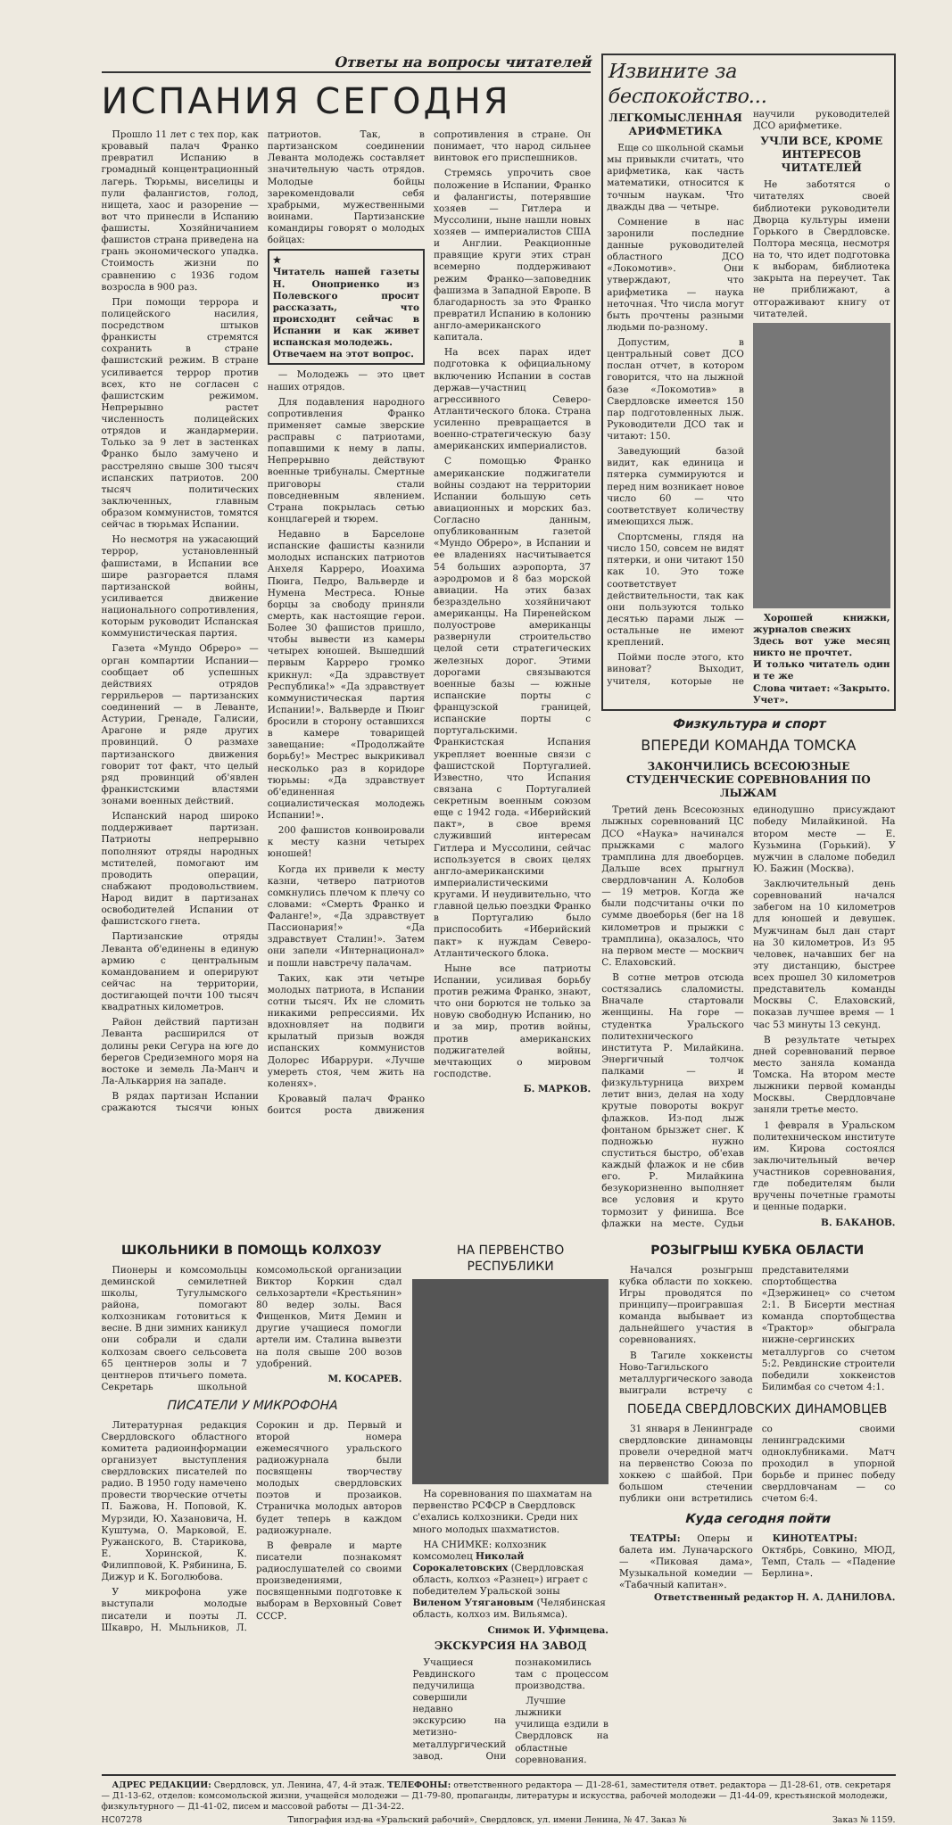Ответы на вопросы читателей
ИСПАНИЯ СЕГОДНЯ
Прошло 11 лет с тех пор, как кровавый палач Франко превратил Испанию в громадный концентрационный лагерь. Тюрьмы, виселицы и пули фалангистов, голод, нищета, хаос и разорение — вот что принесли в Испанию фашисты. Хозяйничанием фашистов страна приведена на грань экономического упадка. Стоимость жизни по сравнению с 1936 годом возросла в 900 раз.
При помощи террора и полицейского насилия, посредством штыков франкисты стремятся сохранить в стране фашистский режим. В стране усиливается террор против всех, кто не согласен с фашистским режимом. Непрерывно растет численность полицейских отрядов и жандармерии. Только за 9 лет в застенках Франко было замучено и расстреляно свыше 300 тысяч испанских патриотов. 200 тысяч политических заключенных, главным образом коммунистов, томятся сейчас в тюрьмах Испании.
Но несмотря на ужасающий террор, установленный фашистами, в Испании все шире разгорается пламя партизанской войны, усиливается движение национального сопротивления, которым руководит Испанская коммунистическая партия.
Газета «Мундо Обреро» — орган компартии Испании—сообщает об успешных действиях отрядов геррильеров — партизанских соединений — в Леванте, Астурии, Гренаде, Галисии, Арагоне и ряде других провинций. О размахе партизанского движения говорит тот факт, что целый ряд провинций об'явлен франкистскими властями зонами военных действий.
Испанский народ широко поддерживает партизан. Патриоты непрерывно пополняют отряды народных мстителей, помогают им проводить операции, снабжают продовольствием. Народ видит в партизанах освободителей Испании от фашистского гнета.
Партизанские отряды Леванта об'единены в единую армию с центральным командованием и оперируют сейчас на территории, достигающей почти 100 тысяч квадратных километров.
Район действий партизан Леванта расширился от долины реки Сегура на юге до берегов Средиземного моря на востоке и земель Ла-Манч и Ла-Алькаррия на западе.
В рядах партизан Испании сражаются тысячи юных патриотов. Так, в партизанском соединении Леванта молодежь составляет значительную часть отрядов. Молодые бойцы зарекомендовали себя храбрыми, мужественными воинами. Партизанские командиры говорят о молодых бойцах:
★
Читатель нашей газеты Н. Оноприенко из Полевского просит рассказать, что происходит сейчас в Испании и как живет испанская молодежь.
Отвечаем на этот вопрос.
— Молодежь — это цвет наших отрядов.
Для подавления народного сопротивления Франко применяет самые зверские расправы с патриотами, попавшими к нему в лапы. Непрерывно действуют военные трибуналы. Смертные приговоры стали повседневным явлением. Страна покрылась сетью концлагерей и тюрем.
Недавно в Барселоне испанские фашисты казнили молодых испанских патриотов Анхеля Карреро, Иоахима Пюига, Педро, Вальверде и Нумена Местреса. Юные борцы за свободу приняли смерть, как настоящие герои. Более 30 фашистов пришло, чтобы вывести из камеры четырех юношей. Вышедший первым Карреро громко крикнул: «Да здравствует Республика!» «Да здравствует коммунистическая партия Испании!». Вальверде и Пюиг бросили в сторону оставшихся в камере товарищей завещание: «Продолжайте борьбу!» Местрес выкрикивал несколько раз в коридоре тюрьмы: «Да здравствует об'единенная социалистическая молодежь Испании!».
200 фашистов конвоировали к месту казни четырех юношей!
Когда их привели к месту казни, четверо патриотов сомкнулись плечом к плечу со словами: «Смерть Франко и Фаланге!», «Да здравствует Пассионария!» «Да здравствует Сталин!». Затем они запели «Интернационал» и пошли навстречу палачам.
Таких, как эти четыре молодых патриота, в Испании сотни тысяч. Их не сломить никакими репрессиями. Их вдохновляет на подвиги крылатый призыв вождя испанских коммунистов Долорес Ибаррури. «Лучше умереть стоя, чем жить на коленях».
Кровавый палач Франко боится роста движения сопротивления в стране. Он понимает, что народ сильнее винтовок его приспешников.
Стремясь упрочить свое положение в Испании, Франко и фалангисты, потерявшие хозяев — Гитлера и Муссолини, ныне нашли новых хозяев — империалистов США и Англии. Реакционные правящие круги этих стран всемерно поддерживают режим Франко—заповедник фашизма в Западной Европе. В благодарность за это Франко превратил Испанию в колонию англо-американского капитала.
На всех парах идет подготовка к официальному включению Испании в состав держав—участниц агрессивного Северо-Атлантического блока. Страна усиленно превращается в военно-стратегическую базу американских империалистов.
С помощью Франко американские поджигатели войны создают на территории Испании большую сеть авиационных и морских баз. Согласно данным, опубликованным газетой «Мундо Обреро», в Испании и ее владениях насчитывается 54 больших аэропорта, 37 аэродромов и 8 баз морской авиации. На этих базах безраздельно хозяйничают американцы. На Пиренейском полуострове американцы развернули строительство целой сети стратегических железных дорог. Этими дорогами связываются военные базы — южные испанские порты с французской границей, испанские порты с португальскими. Франкистская Испания укрепляет военные связи с фашистской Португалией. Известно, что Испания связана с Португалией секретным военным союзом еще с 1942 года. «Иберийский пакт», в свое время служивший интересам Гитлера и Муссолини, сейчас используется в своих целях англо-американскими империалистическими кругами. И неудивительно, что главной целью поездки Франко в Португалию было приспособить «Иберийский пакт» к нуждам Северо-Атлантического блока.
Ныне все патриоты Испании, усиливая борьбу против режима Франко, знают, что они борются не только за новую свободную Испанию, но и за мир, против войны, против американских поджигателей войны, мечтающих о мировом господстве.
Б. МАРКОВ.
Извините за беспокойство...
ЛЕГКОМЫСЛЕННАЯ АРИФМЕТИКА
Еще со школьной скамьи мы привыкли считать, что арифметика, как часть математики, относится к точным наукам. Что дважды два — четыре.
Сомнение в нас заронили последние данные руководителей областного ДСО «Локомотив». Они утверждают, что арифметика — наука неточная. Что числа могут быть прочтены разными людьми по-разному.
Допустим, в центральный совет ДСО послан отчет, в котором говорится, что на лыжной базе «Локомотив» в Свердловске имеется 150 пар подготовленных лыж. Руководители ДСО так и читают: 150.
Заведующий базой видит, как единица и пятерка суммируются и перед ним возникает новое число 60 — что соответствует количеству имеющихся лыж.
Спортсмены, глядя на число 150, совсем не видят пятерки, и они читают 150 как 10. Это тоже соответствует действительности, так как они пользуются только десятью парами лыж — остальные не имеют креплений.
Пойми после этого, кто виноват? Выходит, учителя, которые не научили руководителей ДСО арифметике.
УЧЛИ ВСЕ, КРОМЕ ИНТЕРЕСОВ ЧИТАТЕЛЕЙ
Не заботятся о читателях своей библиотеки руководители Дворца культуры имени Горького в Свердловске. Полтора месяца, несмотря на то, что идет подготовка к выборам, библиотека закрыта на переучет. Так не приближают, а отгораживают книгу от читателей.
Хорошей книжки, журналов свежих
Здесь вот уже месяц никто не прочтет.
И только читатель один и те же
Слова читает: «Закрыто. Учет».
Физкультура и спорт
ВПЕРЕДИ КОМАНДА ТОМСКА
ЗАКОНЧИЛИСЬ ВСЕСОЮЗНЫЕ СТУДЕНЧЕСКИЕ СОРЕВНОВАНИЯ ПО ЛЫЖАМ
Третий день Всесоюзных лыжных соревнований ЦС ДСО «Наука» начинался прыжками с малого трамплина для двоеборцев. Дальше всех прыгнул свердловчанин А. Колобов — 19 метров. Когда же были подсчитаны очки по сумме двоеборья (бег на 18 километров и прыжки с трамплина), оказалось, что на первом месте — москвич С. Елаховский.
В сотне метров отсюда состязались слаломисты. Вначале стартовали женщины. На горе — студентка Уральского политехнического института Р. Милайкина. Энергичный толчок палками — и физкультурница вихрем летит вниз, делая на ходу крутые повороты вокруг флажков. Из-под лыж фонтаном брызжет снег. К подножью нужно спуститься быстро, об'ехав каждый флажок и не сбив его. Р. Милайкина безукоризненно выполняет все условия и круто тормозит у финиша. Все флажки на месте. Судьи единодушно присуждают победу Милайкиной. На втором месте — Е. Кузьмина (Горький). У мужчин в слаломе победил Ю. Бажин (Москва).
Заключительный день соревнований начался забегом на 10 километров для юношей и девушек. Мужчинам был дан старт на 30 километров. Из 95 человек, начавших бег на эту дистанцию, быстрее всех прошел 30 километров представитель команды Москвы С. Елаховский, показав лучшее время — 1 час 53 минуты 13 секунд.
В результате четырех дней соревнований первое место заняла команда Томска. На втором месте лыжники первой команды Москвы. Свердловчане заняли третье место.
1 февраля в Уральском политехническом институте им. Кирова состоялся заключительный вечер участников соревнования, где победителям были вручены почетные грамоты и ценные подарки.
В. БАКАНОВ.
ШКОЛЬНИКИ В ПОМОЩЬ КОЛХОЗУ
Пионеры и комсомольцы деминской семилетней школы, Тугулымского района, помогают колхозникам готовиться к весне. В дни зимних каникул они собрали и сдали колхозам своего сельсовета 65 центнеров золы и 7 центнеров птичьего помета. Секретарь школьной комсомольской организации Виктор Коркин сдал сельхозартели «Крестьянин» 80 ведер золы. Вася Фищенков, Митя Демин и другие учащиеся помогли артели им. Сталина вывезти на поля свыше 200 возов удобрений.
М. КОСАРЕВ.
ПИСАТЕЛИ У МИКРОФОНА
Литературная редакция Свердловского областного комитета радиоинформации организует выступления свердловских писателей по радио. В 1950 году намечено провести творческие отчеты П. Бажова, Н. Поповой, К. Мурзиди, Ю. Хазановича, Н. Куштума, О. Марковой, Е. Ружанского, В. Старикова, Е. Хоринской, К. Филипповой, К. Рябинина, Б. Дижур и К. Боголюбова.
У микрофона уже выступали молодые писатели и поэты Л. Шкавро, Н. Мыльников, Л. Сорокин и др. Первый и второй номера ежемесячного уральского радиожурнала были посвящены творчеству молодых свердловских поэтов и прозаиков. Страничка молодых авторов будет теперь в каждом радиожурнале.
В феврале и марте писатели познакомят радиослушателей со своими произведениями, посвященными подготовке к выборам в Верховный Совет СССР.
НА ПЕРВЕНСТВО РЕСПУБЛИКИ
На соревнования по шахматам на первенство РСФСР в Свердловск с'ехались колхозники. Среди них много молодых шахматистов.
НА СНИМКЕ: колхозник комсомолец Николай Сорокалетовских (Свердловская область, колхоз «Разнец») играет с победителем Уральской зоны Виленом Утягановым (Челябинская область, колхоз им. Вильямса).
Снимок И. Уфимцева.
ЭКСКУРСИЯ НА ЗАВОД
Учащиеся Ревдинского педучилища совершили недавно экскурсию на метизно-металлургический завод. Они познакомились там с процессом производства.
Лучшие лыжники училища ездили в Свердловск на областные соревнования.
РОЗЫГРЫШ КУБКА ОБЛАСТИ
Начался розыгрыш кубка области по хоккею. Игры проводятся по принципу—проигравшая команда выбывает из дальнейшего участия в соревнованиях.
В Тагиле хоккеисты Ново-Тагильского металлургического завода выиграли встречу с представителями спортобщества «Дзержинец» со счетом 2:1. В Бисерти местная команда спортобщества «Трактор» обыграла нижне-сергинских металлургов со счетом 5:2. Ревдинские строители победили хоккеистов Билимбая со счетом 4:1.
ПОБЕДА СВЕРДЛОВСКИХ ДИНАМОВЦЕВ
31 января в Ленинграде свердловские динамовцы провели очередной матч на первенство Союза по хоккею с шайбой. При большом стечении публики они встретились со своими ленинградскими одноклубниками. Матч проходил в упорной борьбе и принес победу свердловчанам — со счетом 6:4.
Куда сегодня пойти
ТЕАТРЫ: Оперы и балета им. Луначарского — «Пиковая дама», Музыкальной комедии — «Табачный капитан».
КИНОТЕАТРЫ: Октябрь, Совкино, МЮД, Темп, Сталь — «Падение Берлина».
Ответственный редактор Н. А. ДАНИЛОВА.
АДРЕС РЕДАКЦИИ: Свердловск, ул. Ленина, 47, 4-й этаж. ТЕЛЕФОНЫ: ответственного редактора — Д1-28-61, заместителя ответ. редактора — Д1-28-61, отв. секретаря — Д1-13-62, отделов: комсомольской жизни, учащейся молодежи — Д1-79-80, пропаганды, литературы и искусства, рабочей молодежи — Д1-44-09, крестьянской молодежи, физкультурного — Д1-41-02, писем и массовой работы — Д1-34-22.
НС07278 Типография изд-ва «Уральский рабочий», Свердловск, ул. имени Ленина, № 47. Заказ № Заказ № 1159.